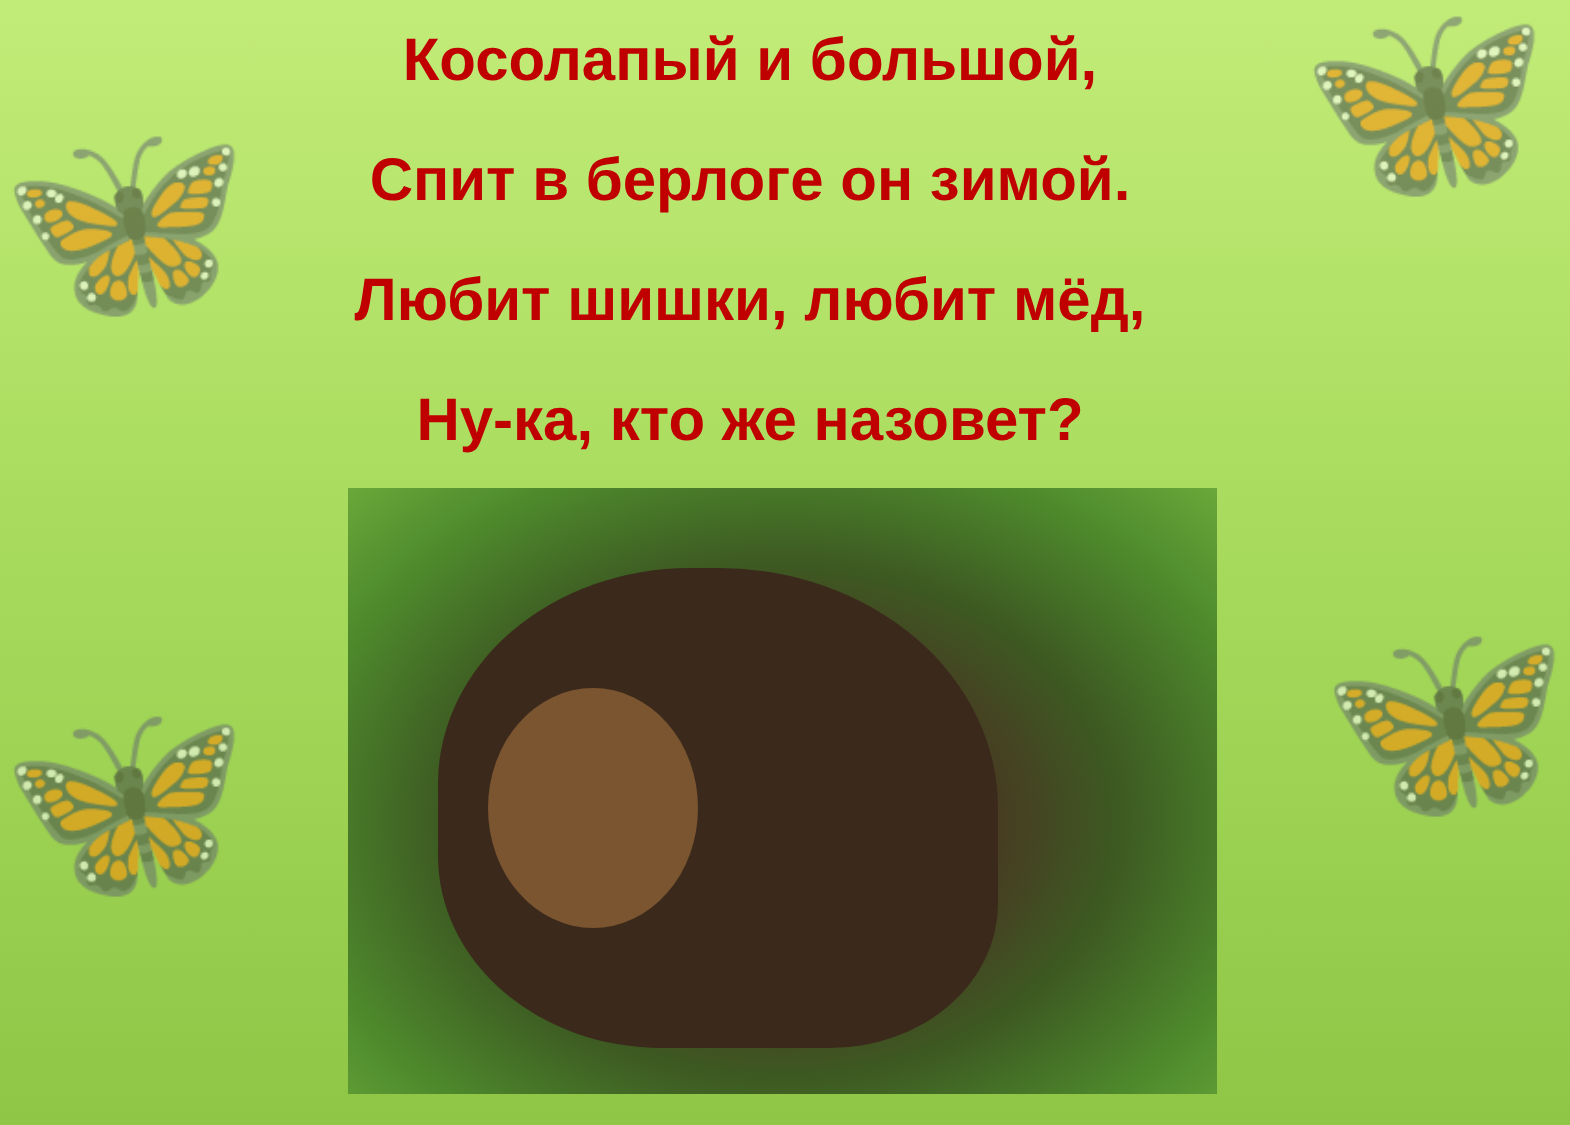🦋
🦋
🦋
🦋
Косолапый и большой,
Спит в берлоге он зимой.
Любит шишки, любит мёд,
Ну-ка, кто же назовет?